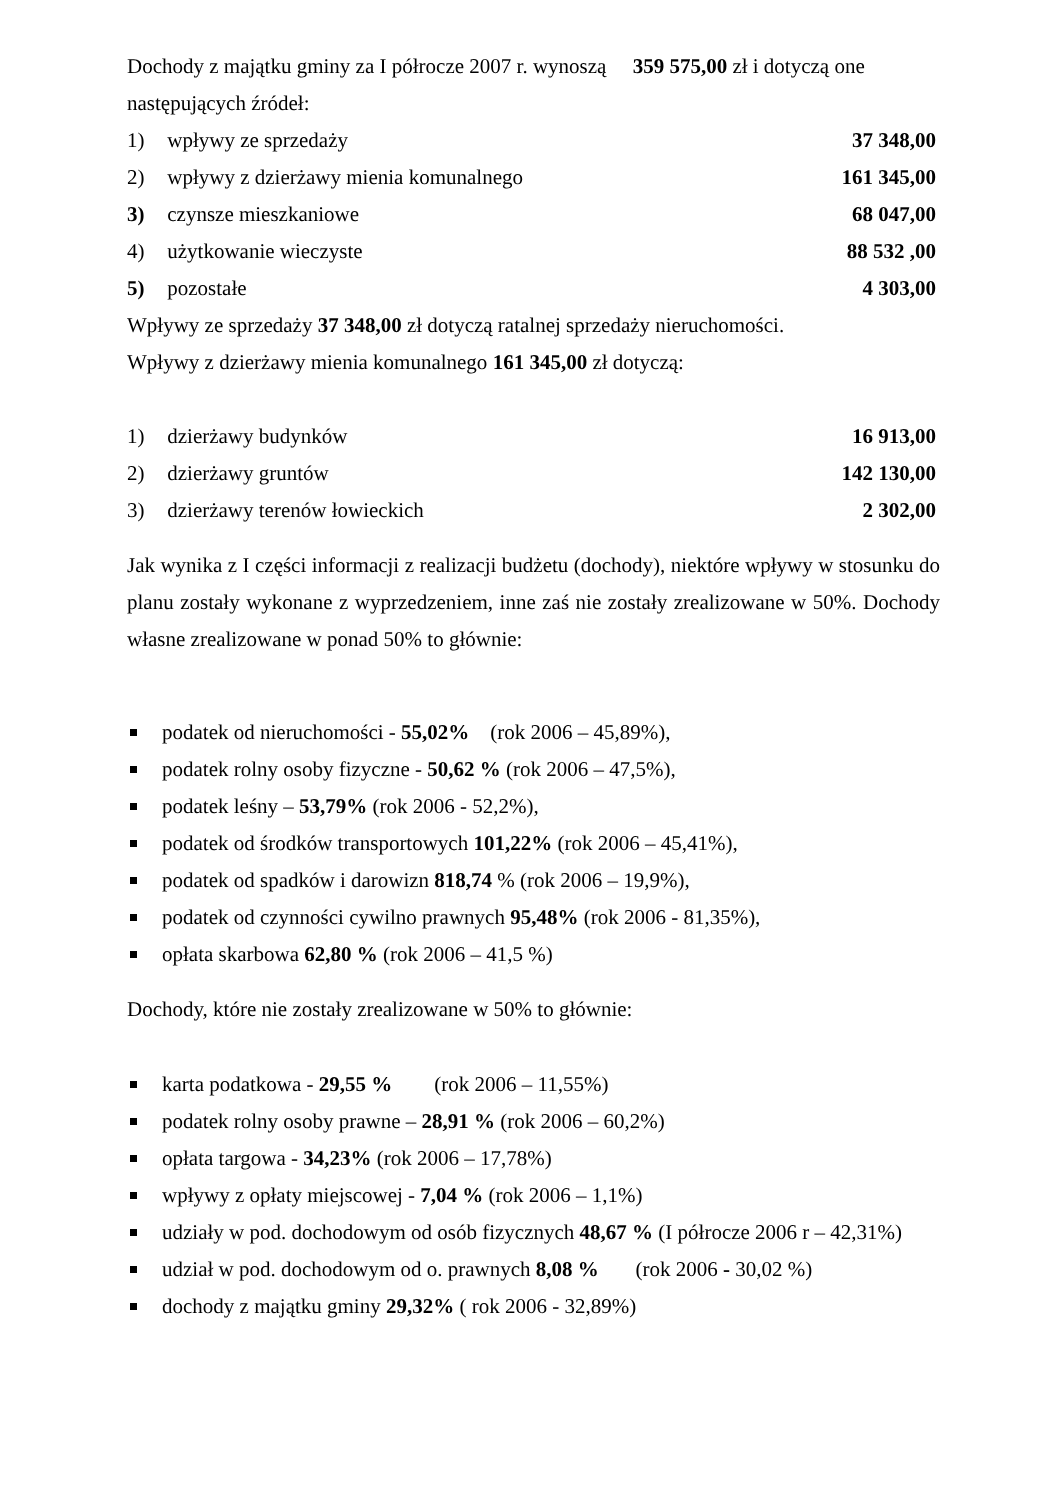Dochody z majątku gminy za I półrocze 2007 r. wynoszą 359 575,00 zł i dotyczą one następujących źródeł:
1) wpływy ze sprzedaży 37 348,00
2) wpływy z dzierżawy mienia komunalnego
161 345,00
3) czynsze mieszkaniowe 68 047,00
4) użytkowanie wieczyste 88 532 ,00
5) pozostałe 4 303,00
Wpływy ze sprzedaży 37 348,00 zł dotyczą ratalnej sprzedaży nieruchomości.
Wpływy z dzierżawy mienia komunalnego 161 345,00 zł dotyczą:
1) dzierżawy budynków 16 913,00
2) dzierżawy gruntów 142 130,00
3) dzierżawy terenów łowieckich
2 302,00
Jak wynika z I części informacji z realizacji budżetu (dochody), niektóre wpływy w stosunku do planu zostały wykonane z wyprzedzeniem, inne zaś nie zostały zrealizowane w 50%. Dochody własne zrealizowane w ponad 50% to głównie:
podatek od nieruchomości - 55,02% (rok 2006 – 45,89%),
podatek rolny osoby fizyczne - 50,62 % (rok 2006 – 47,5%),
podatek leśny – 53,79% (rok 2006 - 52,2%),
podatek od środków transportowych 101,22% (rok 2006 – 45,41%),
podatek od spadków i darowizn 818,74 % (rok 2006 – 19,9%),
podatek od czynności cywilno prawnych 95,48% (rok 2006 - 81,35%),
opłata skarbowa 62,80 % (rok 2006 – 41,5 %)
Dochody, które nie zostały zrealizowane w 50% to głównie:
karta podatkowa - 29,55 % (rok 2006 – 11,55%)
podatek rolny osoby prawne – 28,91 % (rok 2006 – 60,2%)
opłata targowa - 34,23% (rok 2006 – 17,78%)
wpływy z opłaty miejscowej - 7,04 % (rok 2006 – 1,1%)
udziały w pod. dochodowym od osób fizycznych 48,67 % (I półrocze 2006 r – 42,31%)
udział w pod. dochodowym od o. prawnych 8,08 % (rok 2006 - 30,02 %)
dochody z majątku gminy 29,32% ( rok 2006 - 32,89%)